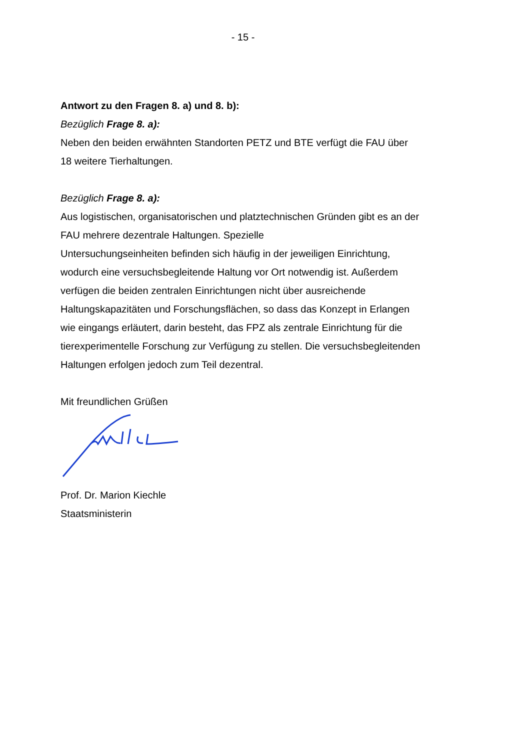- 15 -
Antwort zu den Fragen 8. a) und 8. b):
Bezüglich Frage 8. a):
Neben den beiden erwähnten Standorten PETZ und BTE verfügt die FAU über 18 weitere Tierhaltungen.
Bezüglich Frage 8. a):
Aus logistischen, organisatorischen und platztechnischen Gründen gibt es an der FAU mehrere dezentrale Haltungen. Spezielle
Untersuchungseinheiten befinden sich häufig in der jeweiligen Einrichtung, wodurch eine versuchsbegleitende Haltung vor Ort notwendig ist. Außerdem verfügen die beiden zentralen Einrichtungen nicht über ausreichende Haltungskapazitäten und Forschungsflächen, so dass das Konzept in Erlangen wie eingangs erläutert, darin besteht, das FPZ als zentrale Einrichtung für die tierexperimentelle Forschung zur Verfügung zu stellen. Die versuchsbegleitenden Haltungen erfolgen jedoch zum Teil dezentral.
Mit freundlichen Grüßen
Prof. Dr. Marion Kiechle
Staatsministerin